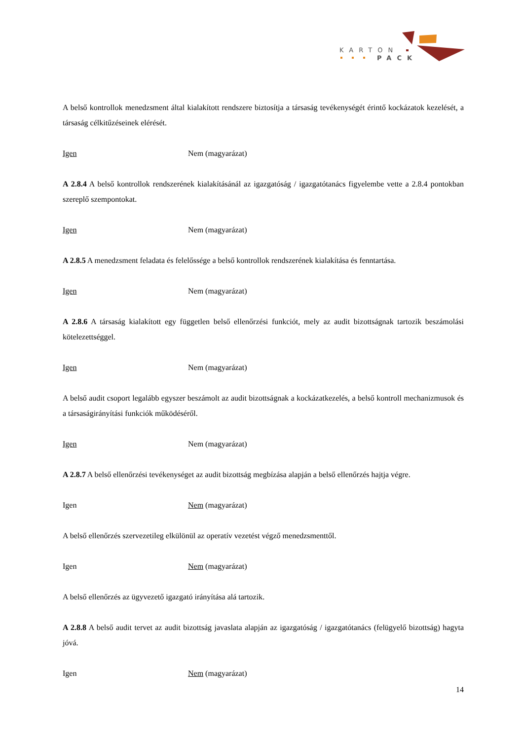KARTON
PACK
A belső kontrollok menedzsment által kialakított rendszere biztosítja a társaság tevékenységét érintő kockázatok kezelését, a társaság célkitűzéseinek elérését.
Igen Nem (magyarázat)
A 2.8.4 A belső kontrollok rendszerének kialakításánál az igazgatóság / igazgatótanács figyelembe vette a 2.8.4 pontokban szereplő szempontokat.
Igen Nem (magyarázat)
A 2.8.5 A menedzsment feladata és felelőssége a belső kontrollok rendszerének kialakítása és fenntartása.
Igen Nem (magyarázat)
A 2.8.6 A társaság kialakított egy független belső ellenőrzési funkciót, mely az audit bizottságnak tartozik beszámolási kötelezettséggel.
Igen Nem (magyarázat)
A belső audit csoport legalább egyszer beszámolt az audit bizottságnak a kockázatkezelés, a belső kontroll mechanizmusok és a társaságirányítási funkciók működéséről.
Igen Nem (magyarázat)
A 2.8.7 A belső ellenőrzési tevékenységet az audit bizottság megbízása alapján a belső ellenőrzés hajtja végre.
Igen Nem (magyarázat)
A belső ellenőrzés szervezetileg elkülönül az operatív vezetést végző menedzsmenttől.
Igen Nem (magyarázat)
A belső ellenőrzés az ügyvezető igazgató irányítása alá tartozik.
A 2.8.8 A belső audit tervet az audit bizottság javaslata alapján az igazgatóság / igazgatótanács (felügyelő bizottság) hagyta jóvá.
Igen Nem (magyarázat)
14